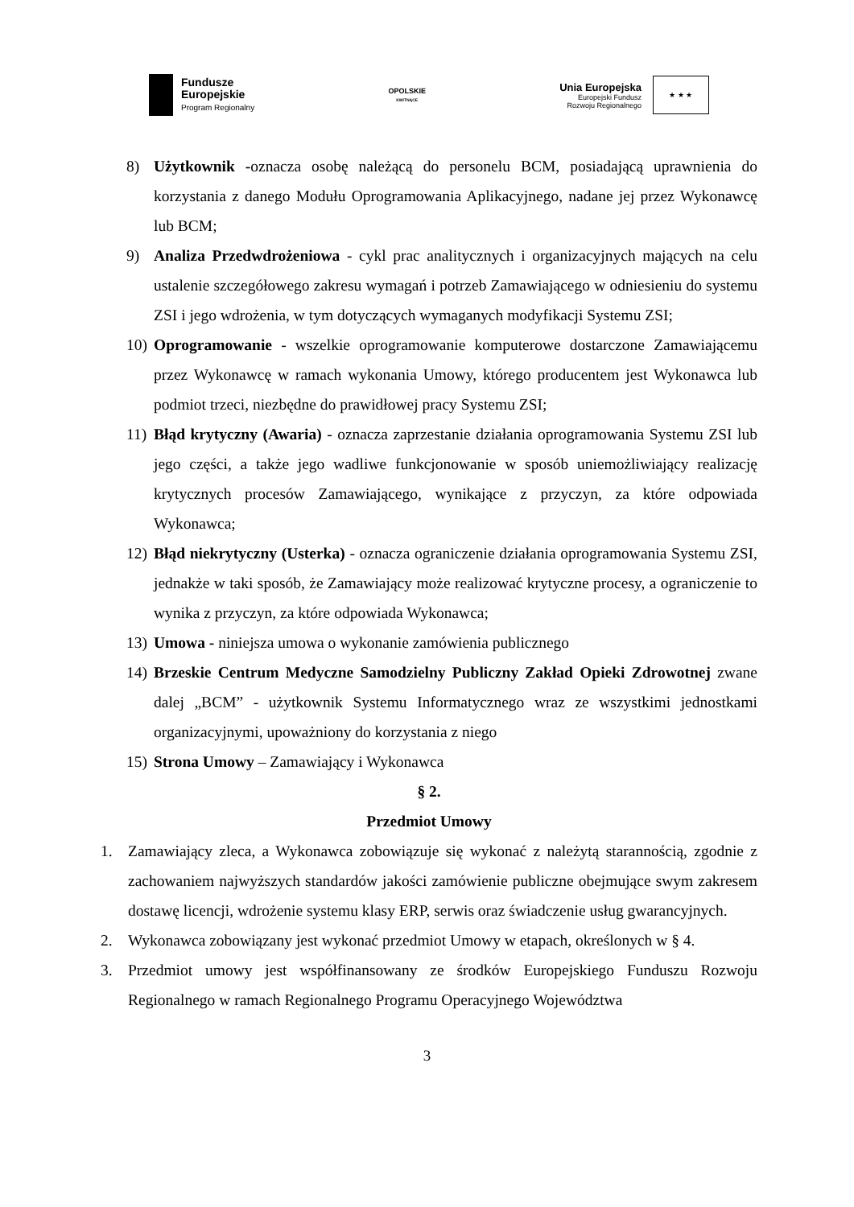Fundusze
Europejskie
Program Regionalny
OPOLSKIE
KWITNĄCE
Unia Europejska
Europejski Fundusz
Rozwoju Regionalnego
★ ★ ★
8) Użytkownik -oznacza osobę należącą do personelu BCM, posiadającą uprawnienia do korzystania z danego Modułu Oprogramowania Aplikacyjnego, nadane jej przez Wykonawcę lub BCM;
9) Analiza Przedwdrożeniowa - cykl prac analitycznych i organizacyjnych mających na celu ustalenie szczegółowego zakresu wymagań i potrzeb Zamawiającego w odniesieniu do systemu ZSI i jego wdrożenia, w tym dotyczących wymaganych modyfikacji Systemu ZSI;
10)
Oprogramowanie - wszelkie oprogramowanie komputerowe dostarczone Zamawiającemu przez Wykonawcę w ramach wykonania Umowy, którego producentem jest Wykonawca lub podmiot trzeci, niezbędne do prawidłowej pracy Systemu ZSI;
11)
Błąd krytyczny (Awaria) - oznacza zaprzestanie działania oprogramowania Systemu ZSI lub jego części, a także jego wadliwe funkcjonowanie w sposób uniemożliwiający realizację krytycznych procesów Zamawiającego, wynikające z przyczyn, za które odpowiada Wykonawca;
12)
Błąd niekrytyczny (Usterka) - oznacza ograniczenie działania oprogramowania Systemu ZSI, jednakże w taki sposób, że Zamawiający może realizować krytyczne procesy, a ograniczenie to wynika z przyczyn, za które odpowiada Wykonawca;
13)
Umowa - niniejsza umowa o wykonanie zamówienia publicznego
14)
Brzeskie Centrum Medyczne Samodzielny Publiczny Zakład Opieki Zdrowotnej zwane dalej „BCM” - użytkownik Systemu Informatycznego wraz ze wszystkimi jednostkami organizacyjnymi, upoważniony do korzystania z niego
15)
Strona Umowy – Zamawiający i Wykonawca
§ 2.
Przedmiot Umowy
1. Zamawiający zleca, a Wykonawca zobowiązuje się wykonać z należytą starannością, zgodnie z zachowaniem najwyższych standardów jakości zamówienie publiczne obejmujące swym zakresem dostawę licencji, wdrożenie systemu klasy ERP, serwis oraz świadczenie usług gwarancyjnych.
2. Wykonawca zobowiązany jest wykonać przedmiot Umowy w etapach, określonych w § 4.
3. Przedmiot umowy jest współfinansowany ze środków Europejskiego Funduszu Rozwoju Regionalnego w ramach Regionalnego Programu Operacyjnego Województwa
3